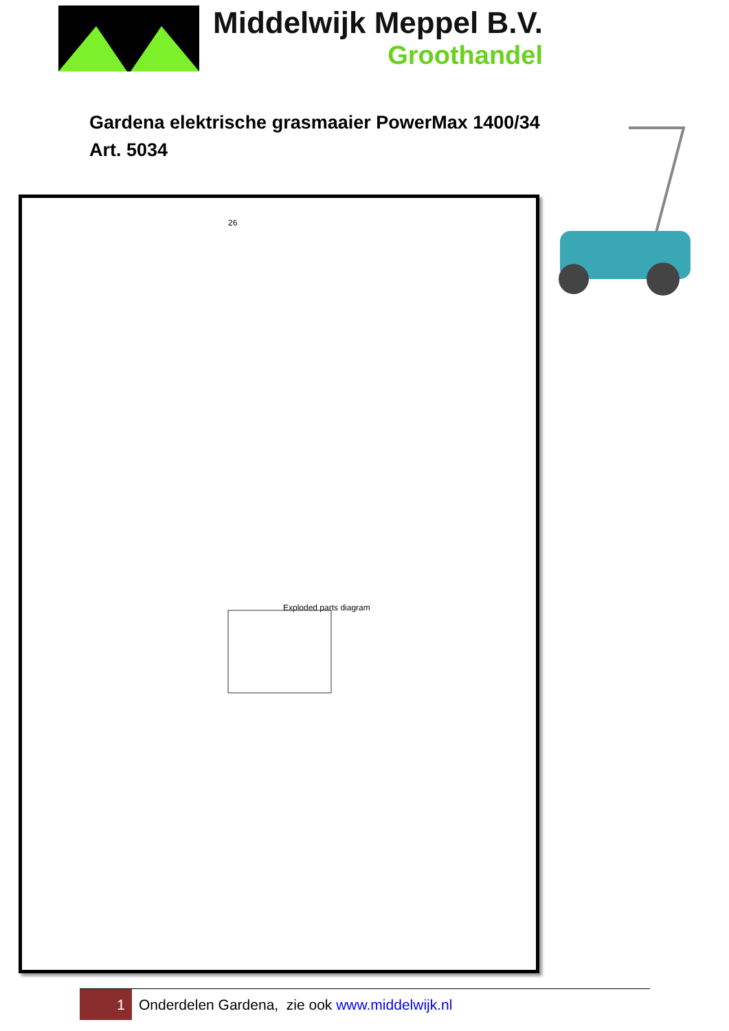Middelwijk Meppel B.V.
Groothandel
Gardena elektrische grasmaaier PowerMax 1400/34
Art. 5034
26
Exploded parts diagram
1
Onderdelen Gardena, zie ook www.middelwijk.nl